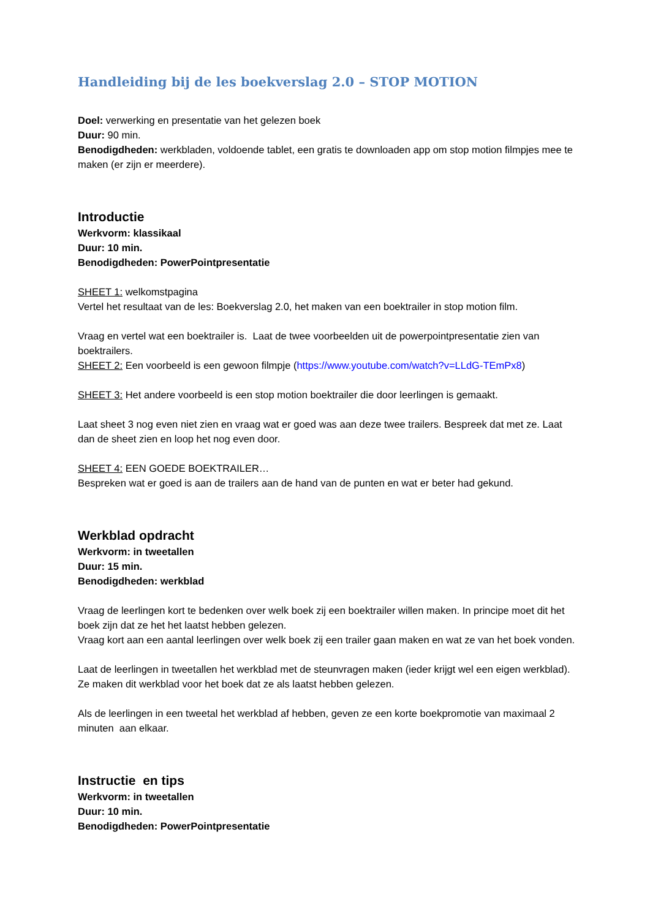Handleiding bij de les boekverslag 2.0 – STOP MOTION
Doel: verwerking en presentatie van het gelezen boek
Duur: 90 min.
Benodigdheden: werkbladen, voldoende tablet, een gratis te downloaden app om stop motion filmpjes mee te maken (er zijn er meerdere).
Introductie
Werkvorm: klassikaal
Duur: 10 min.
Benodigdheden: PowerPointpresentatie
SHEET 1: welkomstpagina
Vertel het resultaat van de les: Boekverslag 2.0, het maken van een boektrailer in stop motion film.
Vraag en vertel wat een boektrailer is. Laat de twee voorbeelden uit de powerpointpresentatie zien van boektrailers.
SHEET 2: Een voorbeeld is een gewoon filmpje (https://www.youtube.com/watch?v=LLdG-TEmPx8)
SHEET 3: Het andere voorbeeld is een stop motion boektrailer die door leerlingen is gemaakt.
Laat sheet 3 nog even niet zien en vraag wat er goed was aan deze twee trailers. Bespreek dat met ze. Laat dan de sheet zien en loop het nog even door.
SHEET 4: EEN GOEDE BOEKTRAILER…
Bespreken wat er goed is aan de trailers aan de hand van de punten en wat er beter had gekund.
Werkblad opdracht
Werkvorm: in tweetallen
Duur: 15 min.
Benodigdheden: werkblad
Vraag de leerlingen kort te bedenken over welk boek zij een boektrailer willen maken. In principe moet dit het boek zijn dat ze het het laatst hebben gelezen.
Vraag kort aan een aantal leerlingen over welk boek zij een trailer gaan maken en wat ze van het boek vonden.
Laat de leerlingen in tweetallen het werkblad met de steunvragen maken (ieder krijgt wel een eigen werkblad). Ze maken dit werkblad voor het boek dat ze als laatst hebben gelezen.
Als de leerlingen in een tweetal het werkblad af hebben, geven ze een korte boekpromotie van maximaal 2 minuten aan elkaar.
Instructie en tips
Werkvorm: in tweetallen
Duur: 10 min.
Benodigdheden: PowerPointpresentatie